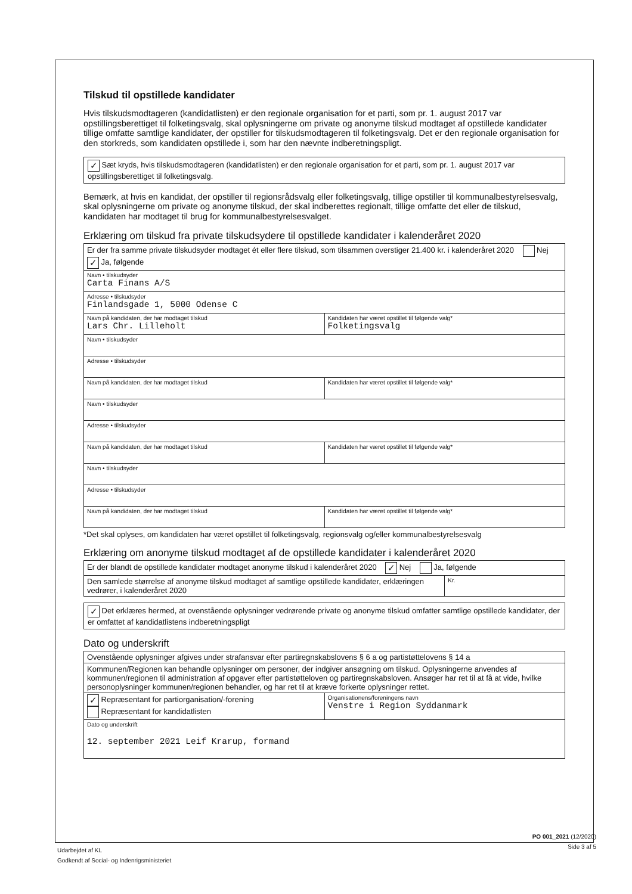Tilskud til opstillede kandidater
Hvis tilskudsmodtageren (kandidatlisten) er den regionale organisation for et parti, som pr. 1. august 2017 var opstillingsberettiget til folketingsvalg, skal oplysningerne om private og anonyme tilskud modtaget af opstillede kandidater tillige omfatte samtlige kandidater, der opstiller for tilskudsmodtageren til folketingsvalg. Det er den regionale organisation for den storkreds, som kandidaten opstillede i, som har den nævnte indberetningspligt.
✓ Sæt kryds, hvis tilskudsmodtageren (kandidatlisten) er den regionale organisation for et parti, som pr. 1. august 2017 var opstillingsberettiget til folketingsvalg.
Bemærk, at hvis en kandidat, der opstiller til regionsrådsvalg eller folketingsvalg, tillige opstiller til kommunalbestyrelsesvalg, skal oplysningerne om private og anonyme tilskud, der skal indberettes regionalt, tillige omfatte det eller de tilskud, kandidaten har modtaget til brug for kommunalbestyrelsesvalget.
Erklæring om tilskud fra private tilskudsydere til opstillede kandidater i kalenderåret 2020
| Er der fra samme private tilskudsyder modtaget ét eller flere tilskud, som tilsammen overstiger 21.400 kr. i kalenderåret 2020 Nej ✓ Ja, følgende | |
| Navn • tilskudsyder Carta Finans A/S | |
| Adresse • tilskudsyder Finlandsgade 1, 5000 Odense C | |
| Navn på kandidaten, der har modtaget tilskud Lars Chr. Lilleholt | Kandidaten har været opstillet til følgende valg* Folketingsvalg |
| Navn • tilskudsyder | |
| Adresse • tilskudsyder | |
| Navn på kandidaten, der har modtaget tilskud | Kandidaten har været opstillet til følgende valg* |
| Navn • tilskudsyder | |
| Adresse • tilskudsyder | |
| Navn på kandidaten, der har modtaget tilskud | Kandidaten har været opstillet til følgende valg* |
| Navn • tilskudsyder | |
| Adresse • tilskudsyder | |
| Navn på kandidaten, der har modtaget tilskud | Kandidaten har været opstillet til følgende valg* |
*Det skal oplyses, om kandidaten har været opstillet til folketingsvalg, regionsvalg og/eller kommunalbestyrelsesvalg
Erklæring om anonyme tilskud modtaget af de opstillede kandidater i kalenderåret 2020
| Er der blandt de opstillede kandidater modtaget anonyme tilskud i kalenderåret 2020 ✓ Nej Ja, følgende | |
| Den samlede størrelse af anonyme tilskud modtaget af samtlige opstillede kandidater, erklæringen vedrører, i kalenderåret 2020 | Kr. |
✓ Det erklæres hermed, at ovenstående oplysninger vedrørende private og anonyme tilskud omfatter samtlige opstillede kandidater, der er omfattet af kandidatlistens indberetningspligt
Dato og underskrift
| Ovenstående oplysninger afgives under strafansvar efter partiregnskabslovens § 6 a og partistøttelovens § 14 a | |
| Kommunen/Regionen kan behandle oplysninger om personer, der indgiver ansøgning om tilskud. Oplysningerne anvendes af kommunen/regionen til administration af opgaver efter partistøtteloven og partiregnskabsloven. Ansøger har ret til at få at vide, hvilke personoplysninger kommunen/regionen behandler, og har ret til at kræve forkerte oplysninger rettet. | |
| ✓ Repræsentant for partiorganisation/-forening Repræsentant for kandidatlisten | Organisationens/foreningens navn Venstre i Region Syddanmark |
| Dato og underskrift 12. september 2021 Leif Krarup, formand | |
PO 001_2021 (12/2020)
Side 3 af 5
Udarbejdet af KL
Godkendt af Social- og Indenrigsministeriet